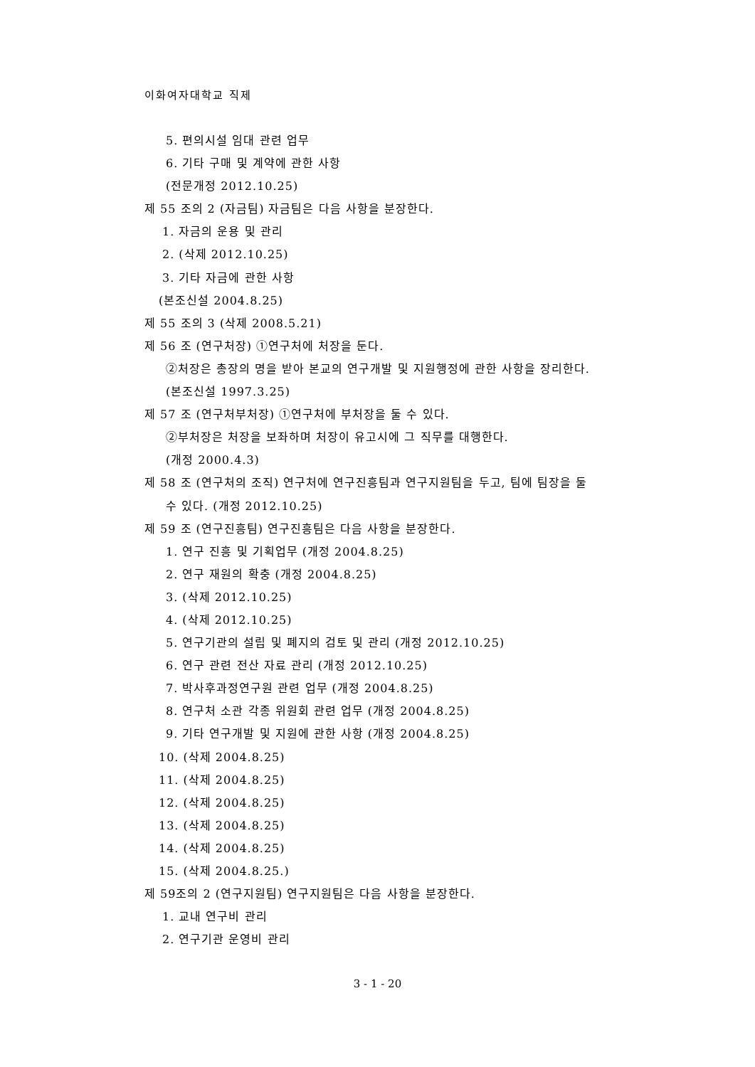이화여자대학교 직제
5. 편의시설 임대 관련 업무
6. 기타 구매 및 계약에 관한 사항
(전문개정 2012.10.25)
제 55 조의 2 (자금팀) 자금팀은 다음 사항을 분장한다.
1. 자금의 운용 및 관리
2. (삭제 2012.10.25)
3. 기타 자금에 관한 사항
(본조신설 2004.8.25)
제 55 조의 3 (삭제 2008.5.21)
제 56 조 (연구처장) ①연구처에 처장을 둔다.
②처장은 총장의 명을 받아 본교의 연구개발 및 지원행정에 관한 사항을 장리한다.
(본조신설 1997.3.25)
제 57 조 (연구처부처장) ①연구처에 부처장을 둘 수 있다.
②부처장은 처장을 보좌하며 처장이 유고시에 그 직무를 대행한다.
(개정 2000.4.3)
제 58 조 (연구처의 조직) 연구처에 연구진흥팀과 연구지원팀을 두고, 팀에 팀장을 둘
수 있다. (개정 2012.10.25)
제 59 조 (연구진흥팀) 연구진흥팀은 다음 사항을 분장한다.
1. 연구 진흥 및 기획업무 (개정 2004.8.25)
2. 연구 재원의 확충 (개정 2004.8.25)
3. (삭제 2012.10.25)
4. (삭제 2012.10.25)
5. 연구기관의 설립 및 폐지의 검토 및 관리 (개정 2012.10.25)
6. 연구 관련 전산 자료 관리 (개정 2012.10.25)
7. 박사후과정연구원 관련 업무 (개정 2004.8.25)
8. 연구처 소관 각종 위원회 관련 업무 (개정 2004.8.25)
9. 기타 연구개발 및 지원에 관한 사항 (개정 2004.8.25)
10. (삭제 2004.8.25)
11. (삭제 2004.8.25)
12. (삭제 2004.8.25)
13. (삭제 2004.8.25)
14. (삭제 2004.8.25)
15. (삭제 2004.8.25.)
제 59조의 2 (연구지원팀) 연구지원팀은 다음 사항을 분장한다.
1. 교내 연구비 관리
2. 연구기관 운영비 관리
3 - 1 - 20